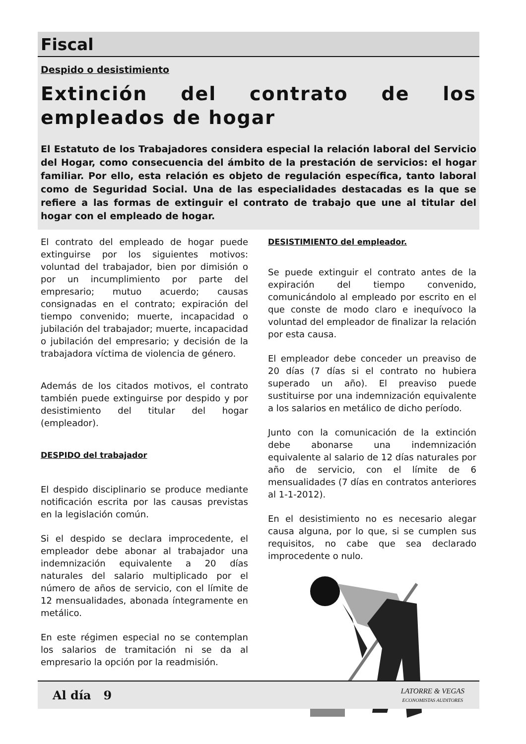Fiscal
Despido o desistimiento
Extinción del contrato de los empleados de hogar
El Estatuto de los Trabajadores considera especial la relación laboral del Servicio del Hogar, como consecuencia del ámbito de la prestación de servicios: el hogar familiar. Por ello, esta relación es objeto de regulación específica, tanto laboral como de Seguridad Social. Una de las especialidades destacadas es la que se refiere a las formas de extinguir el contrato de trabajo que une al titular del hogar con el empleado de hogar.
El contrato del empleado de hogar puede extinguirse por los siguientes motivos: voluntad del trabajador, bien por dimisión o por un incumplimiento por parte del empresario; mutuo acuerdo; causas consignadas en el contrato; expiración del tiempo convenido; muerte, incapacidad o jubilación del trabajador; muerte, incapacidad o jubilación del empresario; y decisión de la trabajadora víctima de violencia de género.
Además de los citados motivos, el contrato también puede extinguirse por despido y por desistimiento del titular del hogar (empleador).
DESPIDO del trabajador
El despido disciplinario se produce mediante notificación escrita por las causas previstas en la legislación común.
Si el despido se declara improcedente, el empleador debe abonar al trabajador una indemnización equivalente a 20 días naturales del salario multiplicado por el número de años de servicio, con el límite de 12 mensualidades, abonada íntegramente en metálico.
En este régimen especial no se contemplan los salarios de tramitación ni se da al empresario la opción por la readmisión.
DESISTIMIENTO del empleador.
Se puede extinguir el contrato antes de la expiración del tiempo convenido, comunicándolo al empleado por escrito en el que conste de modo claro e inequívoco la voluntad del empleador de finalizar la relación por esta causa.
El empleador debe conceder un preaviso de 20 días (7 días si el contrato no hubiera superado un año). El preaviso puede sustituirse por una indemnización equivalente a los salarios en metálico de dicho período.
Junto con la comunicación de la extinción debe abonarse una indemnización equivalente al salario de 12 días naturales por año de servicio, con el límite de 6 mensualidades (7 días en contratos anteriores al 1-1-2012).
En el desistimiento no es necesario alegar causa alguna, por lo que, si se cumplen sus requisitos, no cabe que sea declarado improcedente o nulo.
Al día 9
LATORRE & VEGAS
ECONOMISTAS AUDITORES